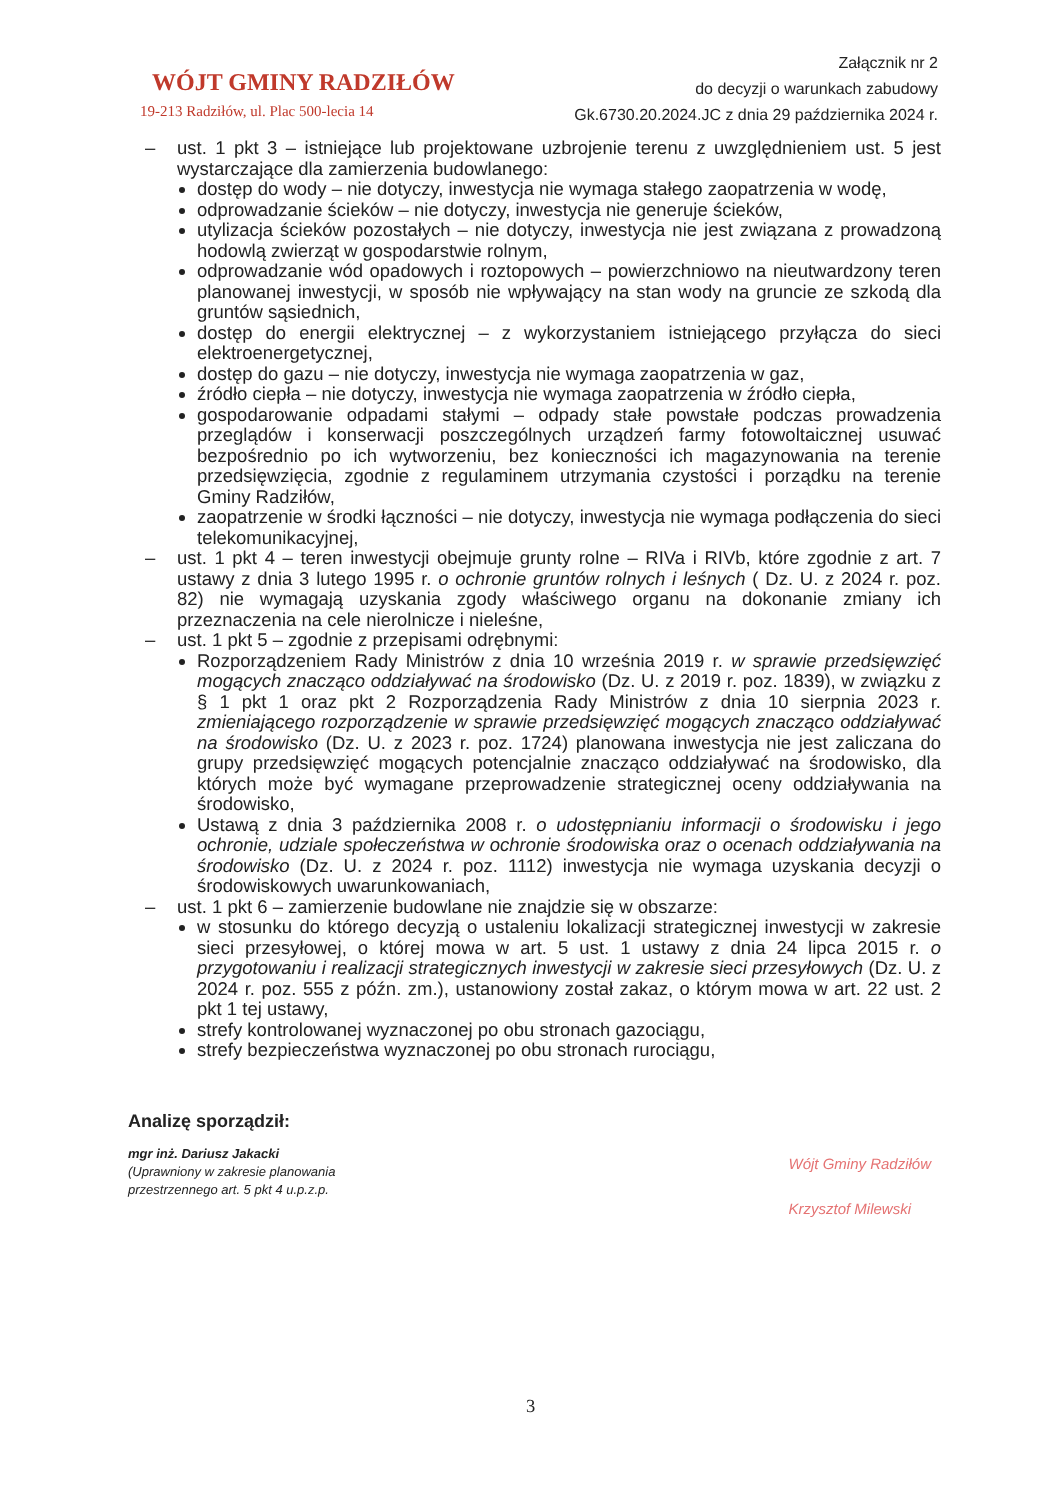WÓJT GMINY RADZIŁÓW
19-213 Radziłów, ul. Plac 500-lecia 14
Załącznik nr 2
do decyzji o warunkach zabudowy
Gk.6730.20.2024.JC z dnia 29 października 2024 r.
– ust. 1 pkt 3 – istniejące lub projektowane uzbrojenie terenu z uwzględnieniem ust. 5 jest wystarczające dla zamierzenia budowlanego:
dostęp do wody – nie dotyczy, inwestycja nie wymaga stałego zaopatrzenia w wodę,
odprowadzanie ścieków – nie dotyczy, inwestycja nie generuje ścieków,
utylizacja ścieków pozostałych – nie dotyczy, inwestycja nie jest związana z prowadzoną hodowlą zwierząt w gospodarstwie rolnym,
odprowadzanie wód opadowych i roztopowych – powierzchniowo na nieutwardzony teren planowanej inwestycji, w sposób nie wpływający na stan wody na gruncie ze szkodą dla gruntów sąsiednich,
dostęp do energii elektrycznej – z wykorzystaniem istniejącego przyłącza do sieci elektroenergetycznej,
dostęp do gazu – nie dotyczy, inwestycja nie wymaga zaopatrzenia w gaz,
źródło ciepła – nie dotyczy, inwestycja nie wymaga zaopatrzenia w źródło ciepła,
gospodarowanie odpadami stałymi – odpady stałe powstałe podczas prowadzenia przeglądów i konserwacji poszczególnych urządzeń farmy fotowoltaicznej usuwać bezpośrednio po ich wytworzeniu, bez konieczności ich magazynowania na terenie przedsięwzięcia, zgodnie z regulaminem utrzymania czystości i porządku na terenie Gminy Radziłów,
zaopatrzenie w środki łączności – nie dotyczy, inwestycja nie wymaga podłączenia do sieci telekomunikacyjnej,
– ust. 1 pkt 4 – teren inwestycji obejmuje grunty rolne – RIVa i RIVb, które zgodnie z art. 7 ustawy z dnia 3 lutego 1995 r. o ochronie gruntów rolnych i leśnych ( Dz. U. z 2024 r. poz. 82) nie wymagają uzyskania zgody właściwego organu na dokonanie zmiany ich przeznaczenia na cele nierolnicze i nieleśne,
– ust. 1 pkt 5 – zgodnie z przepisami odrębnymi:
Rozporządzeniem Rady Ministrów z dnia 10 września 2019 r. w sprawie przedsięwzięć mogących znacząco oddziaływać na środowisko (Dz. U. z 2019 r. poz. 1839), w związku z § 1 pkt 1 oraz pkt 2 Rozporządzenia Rady Ministrów z dnia 10 sierpnia 2023 r. zmieniającego rozporządzenie w sprawie przedsięwzięć mogących znacząco oddziaływać na środowisko (Dz. U. z 2023 r. poz. 1724) planowana inwestycja nie jest zaliczana do grupy przedsięwzięć mogących potencjalnie znacząco oddziaływać na środowisko, dla których może być wymagane przeprowadzenie strategicznej oceny oddziaływania na środowisko,
Ustawą z dnia 3 października 2008 r. o udostępnianiu informacji o środowisku i jego ochronie, udziale społeczeństwa w ochronie środowiska oraz o ocenach oddziaływania na środowisko (Dz. U. z 2024 r. poz. 1112) inwestycja nie wymaga uzyskania decyzji o środowiskowych uwarunkowaniach,
– ust. 1 pkt 6 – zamierzenie budowlane nie znajdzie się w obszarze:
w stosunku do którego decyzją o ustaleniu lokalizacji strategicznej inwestycji w zakresie sieci przesyłowej, o której mowa w art. 5 ust. 1 ustawy z dnia 24 lipca 2015 r. o przygotowaniu i realizacji strategicznych inwestycji w zakresie sieci przesyłowych (Dz. U. z 2024 r. poz. 555 z późn. zm.), ustanowiony został zakaz, o którym mowa w art. 22 ust. 2 pkt 1 tej ustawy,
strefy kontrolowanej wyznaczonej po obu stronach gazociągu,
strefy bezpieczeństwa wyznaczonej po obu stronach rurociągu,
Analizę sporządził:
mgr inż. Dariusz Jakacki
(Uprawniony w zakresie planowania
przestrzennego art. 5 pkt 4 u.p.z.p.
Wójt Gminy Radziłów
Krzysztof Milewski
3